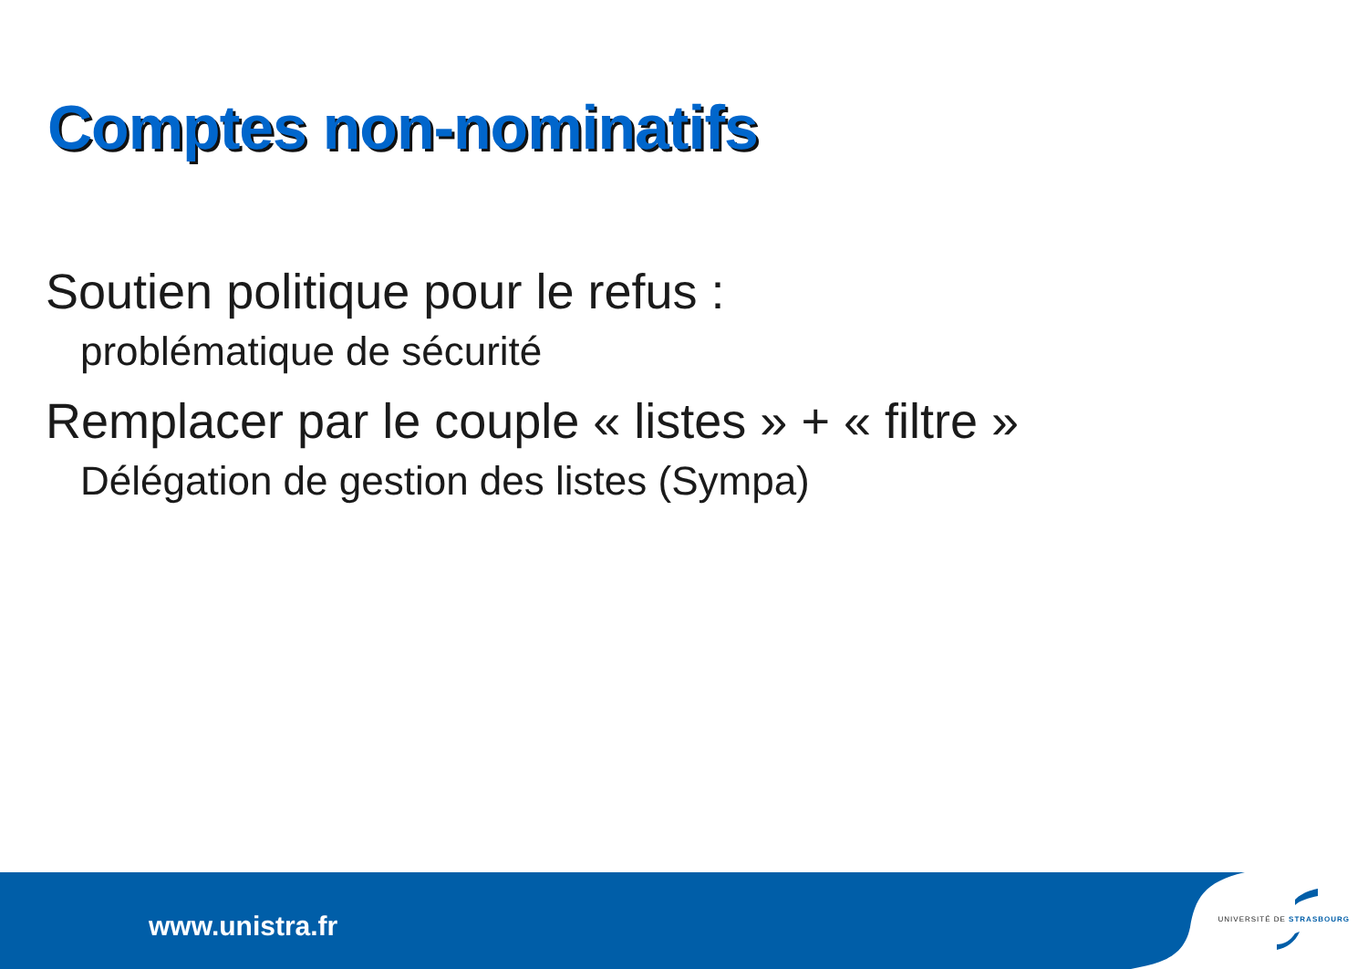Comptes non-nominatifs
Soutien politique pour le refus :
problématique de sécurité
Remplacer par le couple « listes » + « filtre »
Délégation de gestion des listes (Sympa)
www.unistra.fr UNIVERSITÉ DE STRASBOURG